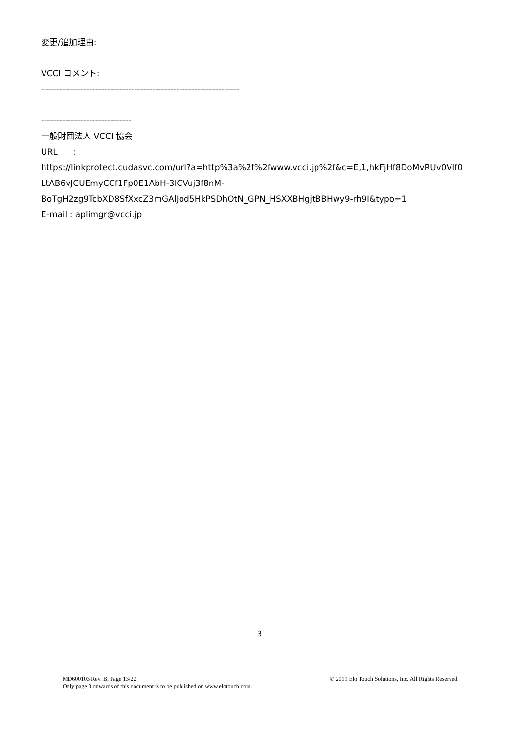変更/追加理由:
VCCI コメント:
------------------------------------------------------------------
------------------------------
一般財団法人 VCCI 協会
URL :
https://linkprotect.cudasvc.com/url?a=http%3a%2f%2fwww.vcci.jp%2f&c=E,1,hkFjHf8DoMvRUv0VIf0
LtAB6vJCUEmyCCf1Fp0E1AbH-3lCVuj3f8nM-
BoTgH2zg9TcbXD8SfXxcZ3mGAlJod5HkPSDhOtN_GPN_HSXXBHgjtBBHwy9-rh9I&typo=1
E-mail : aplimgr@vcci.jp
3
MD600103 Rev. B, Page 13/22
Only page 3 onwards of this document is to be published on www.elotouch.com.
© 2019 Elo Touch Solutions, Inc. All Rights Reserved.